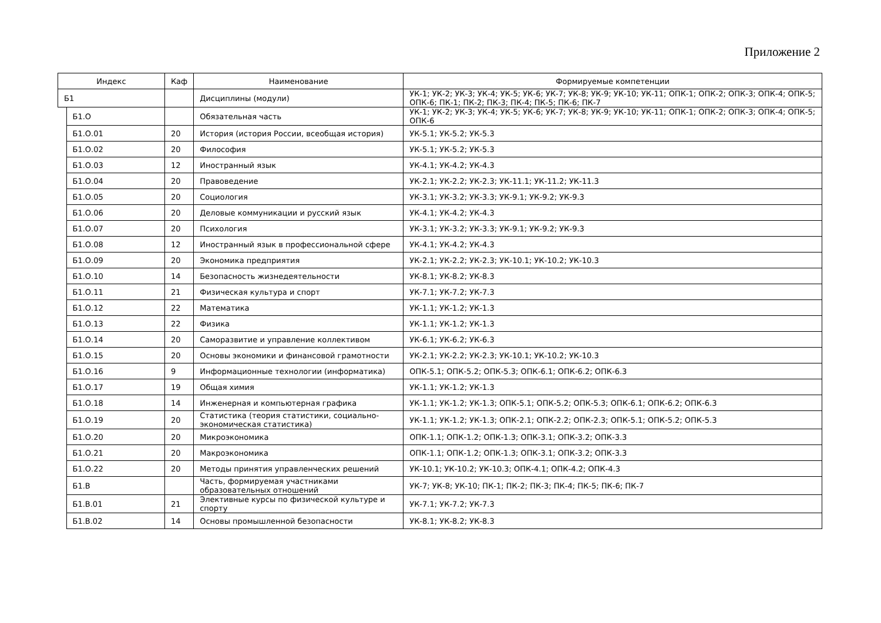Приложение 2
| Индекс | | Каф | Наименование | Формируемые компетенции |
| --- | --- | --- | --- | --- |
| Б1 | | | Дисциплины (модули) | УК-1; УК-2; УК-3; УК-4; УК-5; УК-6; УК-7; УК-8; УК-9; УК-10; УК-11; ОПК-1; ОПК-2; ОПК-3; ОПК-4; ОПК-5; ОПК-6; ПК-1; ПК-2; ПК-3; ПК-4; ПК-5; ПК-6; ПК-7 |
| | Б1.О | | Обязательная часть | УК-1; УК-2; УК-3; УК-4; УК-5; УК-6; УК-7; УК-8; УК-9; УК-10; УК-11; ОПК-1; ОПК-2; ОПК-3; ОПК-4; ОПК-5; ОПК-6 |
| | Б1.О.01 | 20 | История (история России, всеобщая история) | УК-5.1; УК-5.2; УК-5.3 |
| | Б1.О.02 | 20 | Философия | УК-5.1; УК-5.2; УК-5.3 |
| | Б1.О.03 | 12 | Иностранный язык | УК-4.1; УК-4.2; УК-4.3 |
| | Б1.О.04 | 20 | Правоведение | УК-2.1; УК-2.2; УК-2.3; УК-11.1; УК-11.2; УК-11.3 |
| | Б1.О.05 | 20 | Социология | УК-3.1; УК-3.2; УК-3.3; УК-9.1; УК-9.2; УК-9.3 |
| | Б1.О.06 | 20 | Деловые коммуникации и русский язык | УК-4.1; УК-4.2; УК-4.3 |
| | Б1.О.07 | 20 | Психология | УК-3.1; УК-3.2; УК-3.3; УК-9.1; УК-9.2; УК-9.3 |
| | Б1.О.08 | 12 | Иностранный язык в профессиональной сфере | УК-4.1; УК-4.2; УК-4.3 |
| | Б1.О.09 | 20 | Экономика предприятия | УК-2.1; УК-2.2; УК-2.3; УК-10.1; УК-10.2; УК-10.3 |
| | Б1.О.10 | 14 | Безопасность жизнедеятельности | УК-8.1; УК-8.2; УК-8.3 |
| | Б1.О.11 | 21 | Физическая культура и спорт | УК-7.1; УК-7.2; УК-7.3 |
| | Б1.О.12 | 22 | Математика | УК-1.1; УК-1.2; УК-1.3 |
| | Б1.О.13 | 22 | Физика | УК-1.1; УК-1.2; УК-1.3 |
| | Б1.О.14 | 20 | Саморазвитие и управление коллективом | УК-6.1; УК-6.2; УК-6.3 |
| | Б1.О.15 | 20 | Основы экономики и финансовой грамотности | УК-2.1; УК-2.2; УК-2.3; УК-10.1; УК-10.2; УК-10.3 |
| | Б1.О.16 | 9 | Информационные технологии (информатика) | ОПК-5.1; ОПК-5.2; ОПК-5.3; ОПК-6.1; ОПК-6.2; ОПК-6.3 |
| | Б1.О.17 | 19 | Общая химия | УК-1.1; УК-1.2; УК-1.3 |
| | Б1.О.18 | 14 | Инженерная и компьютерная графика | УК-1.1; УК-1.2; УК-1.3; ОПК-5.1; ОПК-5.2; ОПК-5.3; ОПК-6.1; ОПК-6.2; ОПК-6.3 |
| | Б1.О.19 | 20 | Статистика (теория статистики, социально-экономическая статистика) | УК-1.1; УК-1.2; УК-1.3; ОПК-2.1; ОПК-2.2; ОПК-2.3; ОПК-5.1; ОПК-5.2; ОПК-5.3 |
| | Б1.О.20 | 20 | Микроэкономика | ОПК-1.1; ОПК-1.2; ОПК-1.3; ОПК-3.1; ОПК-3.2; ОПК-3.3 |
| | Б1.О.21 | 20 | Макроэкономика | ОПК-1.1; ОПК-1.2; ОПК-1.3; ОПК-3.1; ОПК-3.2; ОПК-3.3 |
| | Б1.О.22 | 20 | Методы принятия управленческих решений | УК-10.1; УК-10.2; УК-10.3; ОПК-4.1; ОПК-4.2; ОПК-4.3 |
| | Б1.В | | Часть, формируемая участниками образовательных отношений | УК-7; УК-8; УК-10; ПК-1; ПК-2; ПК-3; ПК-4; ПК-5; ПК-6; ПК-7 |
| | Б1.В.01 | 21 | Элективные курсы по физической культуре и спорту | УК-7.1; УК-7.2; УК-7.3 |
| | Б1.В.02 | 14 | Основы промышленной безопасности | УК-8.1; УК-8.2; УК-8.3 |